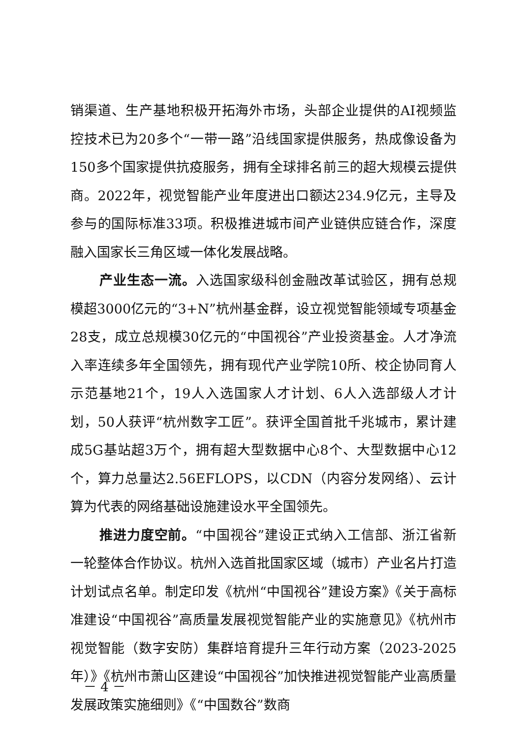销渠道、生产基地积极开拓海外市场，头部企业提供的AI视频监控技术已为20多个“一带一路”沿线国家提供服务，热成像设备为150多个国家提供抗疫服务，拥有全球排名前三的超大规模云提供商。2022年，视觉智能产业年度进出口额达234.9亿元，主导及参与的国际标准33项。积极推进城市间产业链供应链合作，深度融入国家长三角区域一体化发展战略。
产业生态一流。入选国家级科创金融改革试验区，拥有总规模超3000亿元的“3+N”杭州基金群，设立视觉智能领域专项基金28支，成立总规模30亿元的“中国视谷”产业投资基金。人才净流入率连续多年全国领先，拥有现代产业学院10所、校企协同育人示范基地21个，19人入选国家人才计划、6人入选部级人才计划，50人获评“杭州数字工匠”。获评全国首批千兆城市，累计建成5G基站超3万个，拥有超大型数据中心8个、大型数据中心12个，算力总量达2.56EFLOPS，以CDN（内容分发网络）、云计算为代表的网络基础设施建设水平全国领先。
推进力度空前。“中国视谷”建设正式纳入工信部、浙江省新一轮整体合作协议。杭州入选首批国家区域（城市）产业名片打造计划试点名单。制定印发《杭州“中国视谷”建设方案》《关于高标准建设“中国视谷”高质量发展视觉智能产业的实施意见》《杭州市视觉智能（数字安防）集群培育提升三年行动方案（2023-2025年）》《杭州市萧山区建设“中国视谷”加快推进视觉智能产业高质量发展政策实施细则》《“中国数谷”数商
－ 4 －